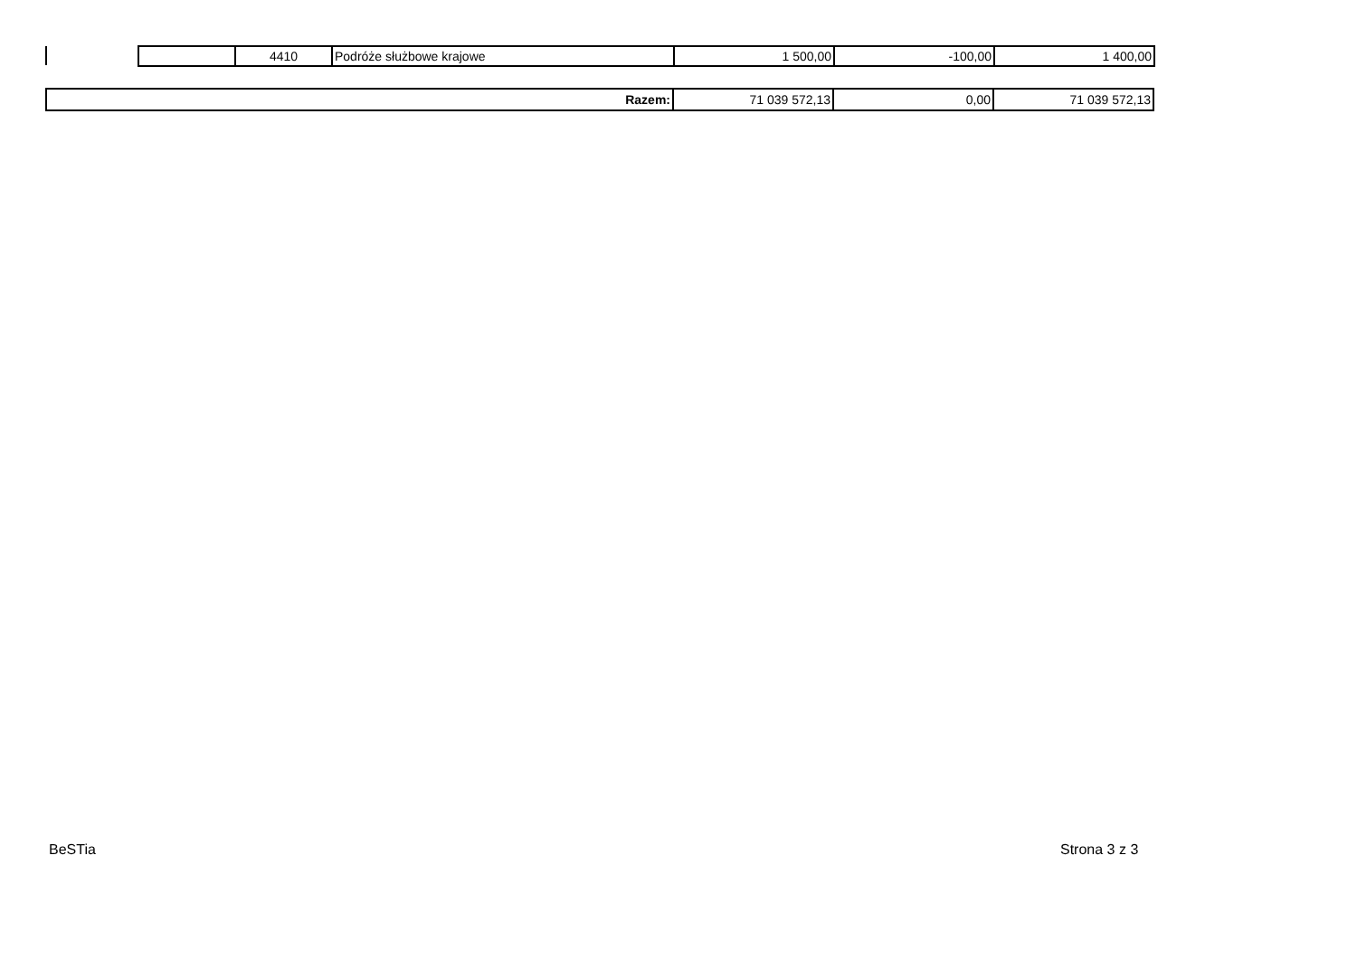| | 4410 | Podróże służbowe krajowe | 1 500,00 | -100,00 | 1 400,00 |
| Razem: | 71 039 572,13 | 0,00 | 71 039 572,13 |
BeSTia Strona 3 z 3